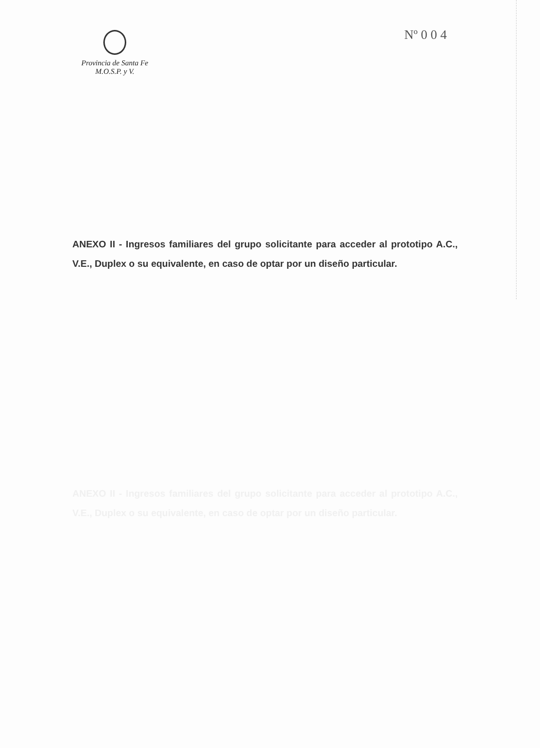Provincia de Santa Fe
M.O.S.P. y V.
Nº 0 0 4
ANEXO II - Ingresos familiares del grupo solicitante para acceder al prototipo A.C., V.E., Duplex o su equivalente, en caso de optar por un diseño particular.
ANEXO II - Ingresos familiares del grupo solicitante para acceder al prototipo A.C., V.E., Duplex o su equivalente, en caso de optar por un diseño particular.